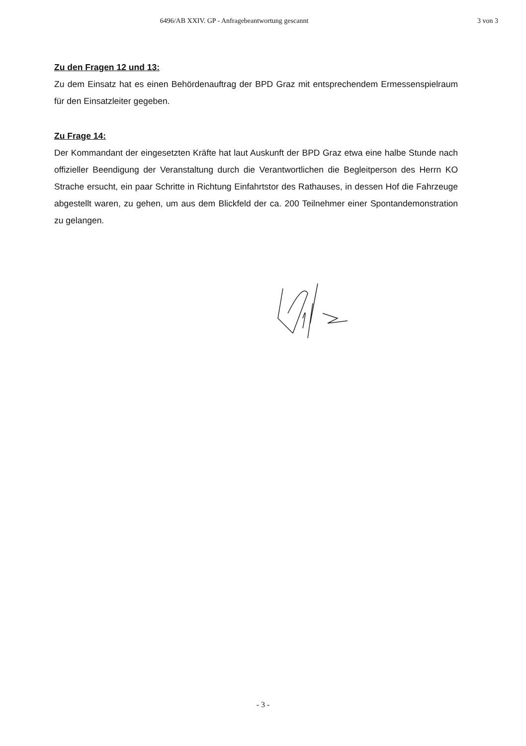6496/AB XXIV. GP - Anfragebeantwortung gescannt
3 von 3
Zu den Fragen 12 und 13:
Zu dem Einsatz hat es einen Behördenauftrag der BPD Graz mit entsprechendem Ermessenspielraum für den Einsatzleiter gegeben.
Zu Frage 14:
Der Kommandant der eingesetzten Kräfte hat laut Auskunft der BPD Graz etwa eine halbe Stunde nach offizieller Beendigung der Veranstaltung durch die Verantwortlichen die Begleitperson des Herrn KO Strache ersucht, ein paar Schritte in Richtung Einfahrtstor des Rathauses, in dessen Hof die Fahrzeuge abgestellt waren, zu gehen, um aus dem Blickfeld der ca. 200 Teilnehmer einer Spontandemonstration zu gelangen.
- 3 -